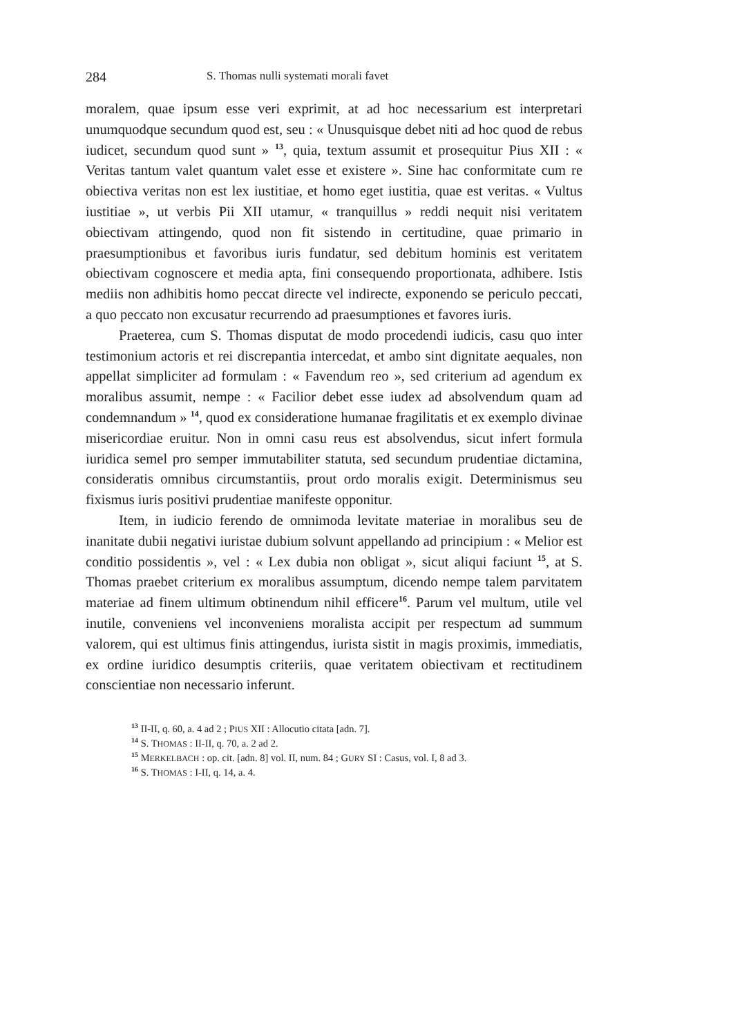284 S. Thomas nulli systemati morali favet
moralem, quae ipsum esse veri exprimit, at ad hoc necessarium est interpretari unumquodque secundum quod est, seu : « Unusquisque debet niti ad hoc quod de rebus iudicet, secundum quod sunt » <sup>13</sup>, quia, textum assumit et prosequitur Pius XII : « Veritas tantum valet quantum valet esse et existere ». Sine hac conformitate cum re obiectiva veritas non est lex iustitiae, et homo eget iustitia, quae est veritas. « Vultus iustitiae », ut verbis Pii XII utamur, « tranquillus » reddi nequit nisi veritatem obiectivam attingendo, quod non fit sistendo in certitudine, quae primario in praesumptionibus et favoribus iuris fundatur, sed debitum hominis est veritatem obiectivam cognoscere et media apta, fini consequendo proportionata, adhibere. Istis mediis non adhibitis homo peccat directe vel indirecte, exponendo se periculo peccati, a quo peccato non excusatur recurrendo ad praesumptiones et favores iuris.
Praeterea, cum S. Thomas disputat de modo procedendi iudicis, casu quo inter testimonium actoris et rei discrepantia intercedat, et ambo sint dignitate aequales, non appellat simpliciter ad formulam : « Favendum reo », sed criterium ad agendum ex moralibus assumit, nempe : « Facilior debet esse iudex ad absolvendum quam ad condemnandum » <sup>14</sup>, quod ex consideratione humanae fragilitatis et ex exemplo divinae misericordiae eruitur. Non in omni casu reus est absolvendus, sicut infert formula iuridica semel pro semper immutabiliter statuta, sed secundum prudentiae dictamina, consideratis omnibus circumstantiis, prout ordo moralis exigit. Determinismus seu fixismus iuris positivi prudentiae manifeste opponitur.
Item, in iudicio ferendo de omnimoda levitate materiae in moralibus seu de inanitate dubii negativi iuristae dubium solvunt appellando ad principium : « Melior est conditio possidentis », vel : « Lex dubia non obligat », sicut aliqui faciunt <sup>15</sup>, at S. Thomas praebet criterium ex moralibus assumptum, dicendo nempe talem parvitatem materiae ad finem ultimum obtinendum nihil efficere<sup>16</sup>. Parum vel multum, utile vel inutile, conveniens vel inconveniens moralista accipit per respectum ad summum valorem, qui est ultimus finis attingendus, iurista sistit in magis proximis, immediatis, ex ordine iuridico desumptis criteriis, quae veritatem obiectivam et rectitudinem conscientiae non necessario inferunt.
<sup>13</sup> II-II, q. 60, a. 4 ad 2 ; PIUS XII : Allocutio citata [adn. 7].
<sup>14</sup> S. THOMAS : II-II, q. 70, a. 2 ad 2.
<sup>15</sup> MERKELBACH : op. cit. [adn. 8] vol. II, num. 84 ; GURY SI : Casus, vol. I, 8 ad 3.
<sup>16</sup> S. THOMAS : I-II, q. 14, a. 4.